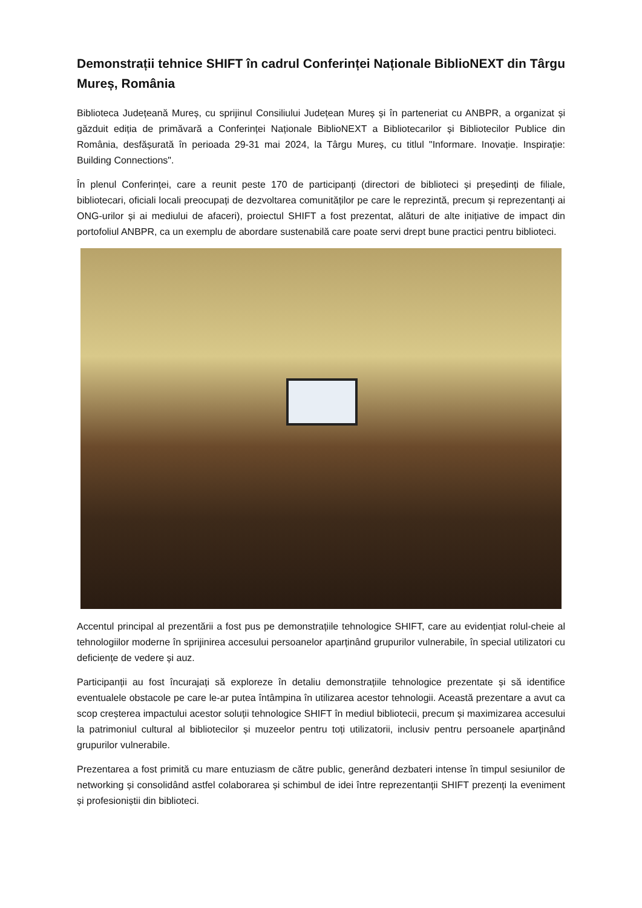Demonstrații tehnice SHIFT în cadrul Conferinței Naționale BiblioNEXT din Târgu Mureș, România
Biblioteca Județeană Mureș, cu sprijinul Consiliului Județean Mureș și în parteneriat cu ANBPR, a organizat și găzduit ediția de primăvară a Conferinței Naționale BiblioNEXT a Bibliotecarilor și Bibliotecilor Publice din România, desfășurată în perioada 29-31 mai 2024, la Târgu Mureș, cu titlul "Informare. Inovație. Inspirație: Building Connections".
În plenul Conferinței, care a reunit peste 170 de participanți (directori de biblioteci și președinți de filiale, bibliotecari, oficiali locali preocupați de dezvoltarea comunităților pe care le reprezintă, precum și reprezentanți ai ONG-urilor și ai mediului de afaceri), proiectul SHIFT a fost prezentat, alături de alte inițiative de impact din portofoliul ANBPR, ca un exemplu de abordare sustenabilă care poate servi drept bune practici pentru biblioteci.
Accentul principal al prezentării a fost pus pe demonstrațiile tehnologice SHIFT, care au evidențiat rolul-cheie al tehnologiilor moderne în sprijinirea accesului persoanelor aparținând grupurilor vulnerabile, în special utilizatori cu deficiențe de vedere și auz.
Participanții au fost încurajați să exploreze în detaliu demonstrațiile tehnologice prezentate și să identifice eventualele obstacole pe care le-ar putea întâmpina în utilizarea acestor tehnologii. Această prezentare a avut ca scop creșterea impactului acestor soluții tehnologice SHIFT în mediul bibliotecii, precum și maximizarea accesului la patrimoniul cultural al bibliotecilor și muzeelor pentru toți utilizatorii, inclusiv pentru persoanele aparținând grupurilor vulnerabile.
Prezentarea a fost primită cu mare entuziasm de către public, generând dezbateri intense în timpul sesiunilor de networking și consolidând astfel colaborarea și schimbul de idei între reprezentanții SHIFT prezenți la eveniment și profesioniștii din biblioteci.